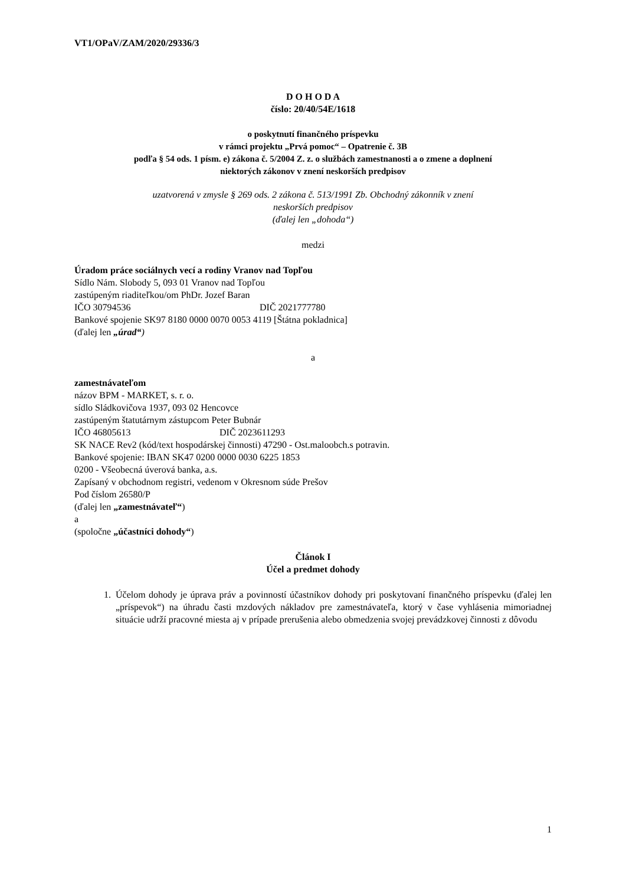VT1/OPaV/ZAM/2020/29336/3
D O H O D A
číslo: 20/40/54E/1618
o poskytnutí finančného príspevku
v rámci projektu „Prvá pomoc“ – Opatrenie č. 3B
podľa § 54 ods. 1 písm. e) zákona č. 5/2004 Z. z. o službách zamestnanosti a o zmene a doplnení
niektorých zákonov v znení neskorších predpisov
uzatvorená v zmysle § 269 ods. 2 zákona č. 513/1991 Zb. Obchodný zákonník v znení
neskorších predpisov
(ďalej len „dohoda“)
medzi
Úradom práce sociálnych vecí a rodiny Vranov nad Topľou
Sídlo Nám. Slobody 5, 093 01 Vranov nad Topľou
zastúpeným riaditeľkou/om PhDr. Jozef Baran
IČO 30794536 DIČ 2021777780
Bankové spojenie SK97 8180 0000 0070 0053 4119 [Štátna pokladnica]
(ďalej len „úrad“)
a
zamestnávateľom
názov BPM - MARKET, s. r. o.
sídlo Sládkovičova 1937, 093 02 Hencovce
zastúpeným štatutárnym zástupcom Peter Bubnár
IČO 46805613 DIČ 2023611293
SK NACE Rev2 (kód/text hospodárskej činnosti) 47290 - Ost.maloobch.s potravin.
Bankové spojenie: IBAN SK47 0200 0000 0030 6225 1853
0200 - Všeobecná úverová banka, a.s.
Zapísaný v obchodnom registri, vedenom v Okresnom súde Prešov
Pod číslom 26580/P
(ďalej len „zamestnávateľ“)
a
(spoločne „účastníci dohody“)
Článok I
Účel a predmet dohody
1. Účelom dohody je úprava práv a povinností účastníkov dohody pri poskytovaní finančného príspevku (ďalej len „príspevok“) na úhradu časti mzdových nákladov pre zamestnávateľa, ktorý v čase vyhlásenia mimoriadnej situácie udrží pracovné miesta aj v prípade prerušenia alebo obmedzenia svojej prevádzkovej činnosti z dôvodu
1